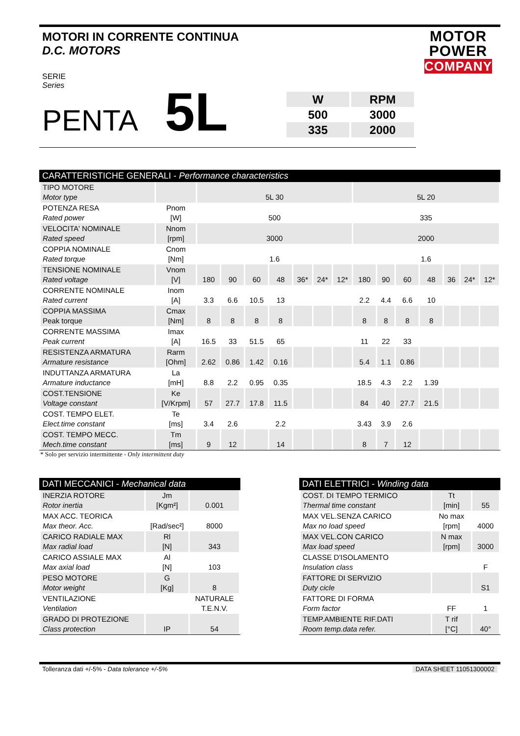MOTOR
POWER
COMPANY
MOTORI IN CORRENTE CONTINUA
D.C. MOTORS
SERIE
Series
PENTA 5L
| W | RPM |
| 500 | 3000 |
| 335 | 2000 |
CARATTERISTICHE GENERALI - Performance characteristics
| TIPO MOTORE Motor type | | 5L 30 | | | | | | | 5L 20 | | | | | | |
| POTENZA RESA Rated power | Pnom [W] | 500 | | | | | | | 335 | | | | | | |
| VELOCITA' NOMINALE Rated speed | Nnom [rpm] | 3000 | | | | | | | 2000 | | | | | | |
| COPPIA NOMINALE Rated torque | Cnom [Nm] | 1.6 | | | | | | | 1.6 | | | | | | |
| TENSIONE NOMINALE Rated voltage | Vnom [V] | 180 | 90 | 60 | 48 | 36* | 24* | 12* | 180 | 90 | 60 | 48 | 36 | 24* | 12* |
| CORRENTE NOMINALE Rated current | Inom [A] | 3.3 | 6.6 | 10.5 | 13 | | | | 2.2 | 4.4 | 6.6 | 10 | | | |
| COPPIA MASSIMA Peak torque | Cmax [Nm] | 8 | 8 | 8 | 8 | | | | 8 | 8 | 8 | 8 | | | |
| CORRENTE MASSIMA Peak current | Imax [A] | 16.5 | 33 | 51.5 | 65 | | | | 11 | 22 | 33 | | | | |
| RESISTENZA ARMATURA Armature resistance | Rarm [Ohm] | 2.62 | 0.86 | 1.42 | 0.16 | | | | 5.4 | 1.1 | 0.86 | | | | |
| INDUTTANZA ARMATURA Armature inductance | La [mH] | 8.8 | 2.2 | 0.95 | 0.35 | | | | 18.5 | 4.3 | 2.2 | 1.39 | | | |
| COST.TENSIONE Voltage constant | Ke [V/Krpm] | 57 | 27.7 | 17.8 | 11.5 | | | | 84 | 40 | 27.7 | 21.5 | | | |
| COST. TEMPO ELET. Elect.time constant | Te [ms] | 3.4 | 2.6 | | 2.2 | | | | 3.43 | 3.9 | 2.6 | | | | |
| COST. TEMPO MECC. Mech.time constant | Tm [ms] | 9 | 12 | | 14 | | | | 8 | 7 | 12 | | | | |
* Solo per servizio intermittente - Only intermittent duty
DATI MECCANICI - Mechanical data
| INERZIA ROTORE Rotor inertia | Jm [Kgm²] | 0.001 |
| MAX ACC. TEORICA Max theor. Acc. | [Rad/sec²] | 8000 |
| CARICO RADIALE MAX Max radial load | Rl [N] | 343 |
| CARICO ASSIALE MAX Max axial load | Al [N] | 103 |
| PESO MOTORE Motor weight | G [Kg] | 8 |
| VENTILAZIONE Ventilation | | NATURALE T.E.N.V. |
| GRADO DI PROTEZIONE Class protection | IP | 54 |
DATI ELETTRICI - Winding data
| COST. DI TEMPO TERMICO Thermal time constant | Tt [min] | 55 |
| MAX VEL.SENZA CARICO Max no load speed | No max [rpm] | 4000 |
| MAX VEL.CON CARICO Max load speed | N max [rpm] | 3000 |
| CLASSE D'ISOLAMENTO Insulation class | | F |
| FATTORE DI SERVIZIO Duty cicle | | S1 |
| FATTORE DI FORMA Form factor | FF | 1 |
| TEMP.AMBIENTE RIF.DATI Room temp.data refer. | T rif [°C] | 40° |
Tolleranza dati +/-5% - Data tolerance +/-5% DATA SHEET 11051300002